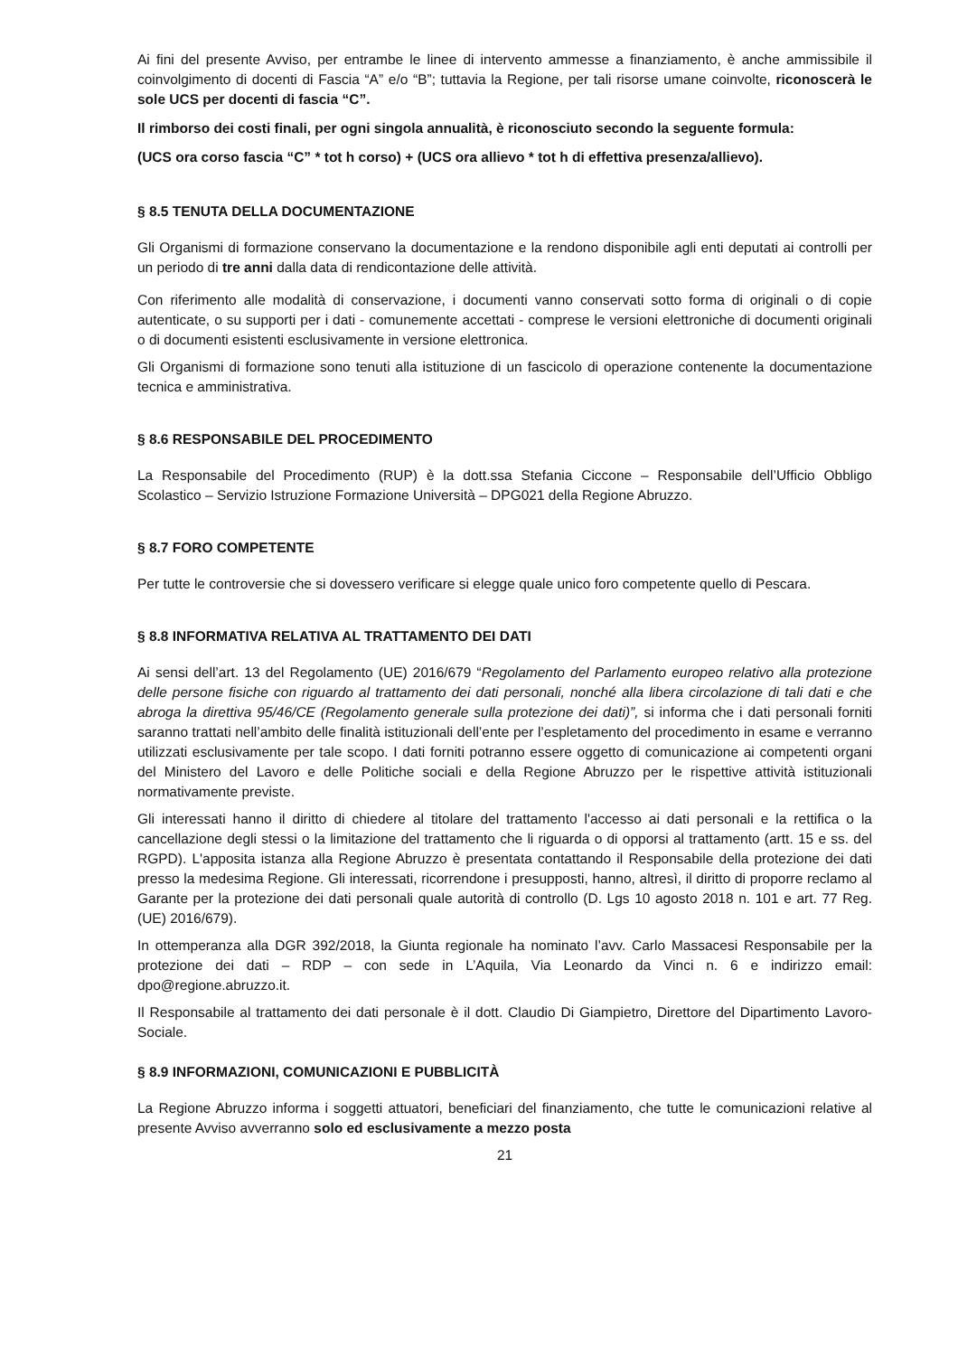Ai fini del presente Avviso, per entrambe le linee di intervento ammesse a finanziamento, è anche ammissibile il coinvolgimento di docenti di Fascia “A” e/o “B”; tuttavia la Regione, per tali risorse umane coinvolte, riconoscerà le sole UCS per docenti di fascia “C”.
Il rimborso dei costi finali, per ogni singola annualità, è riconosciuto secondo la seguente formula:
(UCS ora corso fascia “C” * tot h corso) + (UCS ora allievo * tot h di effettiva presenza/allievo).
§ 8.5 TENUTA DELLA DOCUMENTAZIONE
Gli Organismi di formazione conservano la documentazione e la rendono disponibile agli enti deputati ai controlli per un periodo di tre anni dalla data di rendicontazione delle attività.
Con riferimento alle modalità di conservazione, i documenti vanno conservati sotto forma di originali o di copie autenticate, o su supporti per i dati - comunemente accettati - comprese le versioni elettroniche di documenti originali o di documenti esistenti esclusivamente in versione elettronica.
Gli Organismi di formazione sono tenuti alla istituzione di un fascicolo di operazione contenente la documentazione tecnica e amministrativa.
§ 8.6 RESPONSABILE DEL PROCEDIMENTO
La Responsabile del Procedimento (RUP) è la dott.ssa Stefania Ciccone – Responsabile dell’Ufficio Obbligo Scolastico – Servizio Istruzione Formazione Università – DPG021 della Regione Abruzzo.
§ 8.7 FORO COMPETENTE
Per tutte le controversie che si dovessero verificare si elegge quale unico foro competente quello di Pescara.
§ 8.8 INFORMATIVA RELATIVA AL TRATTAMENTO DEI DATI
Ai sensi dell’art. 13 del Regolamento (UE) 2016/679 “Regolamento del Parlamento europeo relativo alla protezione delle persone fisiche con riguardo al trattamento dei dati personali, nonché alla libera circolazione di tali dati e che abroga la direttiva 95/46/CE (Regolamento generale sulla protezione dei dati)”, si informa che i dati personali forniti saranno trattati nell’ambito delle finalità istituzionali dell’ente per l’espletamento del procedimento in esame e verranno utilizzati esclusivamente per tale scopo. I dati forniti potranno essere oggetto di comunicazione ai competenti organi del Ministero del Lavoro e delle Politiche sociali e della Regione Abruzzo per le rispettive attività istituzionali normativamente previste.
Gli interessati hanno il diritto di chiedere al titolare del trattamento l'accesso ai dati personali e la rettifica o la cancellazione degli stessi o la limitazione del trattamento che li riguarda o di opporsi al trattamento (artt. 15 e ss. del RGPD). L'apposita istanza alla Regione Abruzzo è presentata contattando il Responsabile della protezione dei dati presso la medesima Regione. Gli interessati, ricorrendone i presupposti, hanno, altresì, il diritto di proporre reclamo al Garante per la protezione dei dati personali quale autorità di controllo (D. Lgs 10 agosto 2018 n. 101 e art. 77 Reg. (UE) 2016/679).
In ottemperanza alla DGR 392/2018, la Giunta regionale ha nominato l’avv. Carlo Massacesi Responsabile per la protezione dei dati – RDP – con sede in L’Aquila, Via Leonardo da Vinci n. 6 e indirizzo email: dpo@regione.abruzzo.it.
Il Responsabile al trattamento dei dati personale è il dott. Claudio Di Giampietro, Direttore del Dipartimento Lavoro-Sociale.
§ 8.9 INFORMAZIONI, COMUNICAZIONI E PUBBLICITÀ
La Regione Abruzzo informa i soggetti attuatori, beneficiari del finanziamento, che tutte le comunicazioni relative al presente Avviso avverranno solo ed esclusivamente a mezzo posta
21